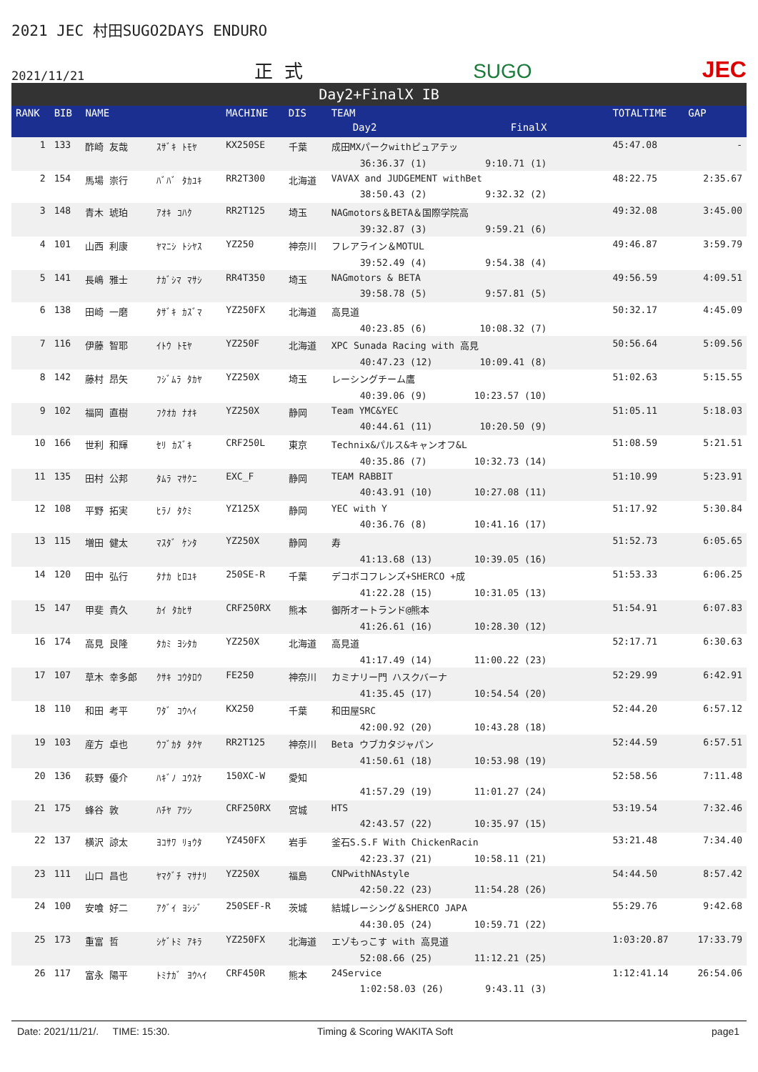2021 JEC 村田SUGO2DAYS ENDURO
2021/11/21 正 式 SUGO JEC
Day2+FinalX IB
| RANK | BIB | NAME | | MACHINE | DIS | TEAM Day2 FinalX | TOTALTIME | GAP |
| --- | --- | --- | --- | --- | --- | --- | --- | --- |
| 1 | 133 | 酢崎 友哉 | ｽｻﾞｷ ﾄﾓﾔ | KX250SE | 千葉 | 成田MXパークwithピュアテッ 36:36.37 (1) 9:10.71 (1) | 45:47.08 | - |
| 2 | 154 | 馬場 崇行 | ﾊﾞﾊﾞ ﾀｶﾕｷ | RR2T300 | 北海道 | VAVAX and JUDGEMENT withBet 38:50.43 (2) 9:32.32 (2) | 48:22.75 | 2:35.67 |
| 3 | 148 | 青木 琥珀 | ｱｵｷ ｺﾊｸ | RR2T125 | 埼玉 | NAGmotors＆BETA＆国際学院高 39:32.87 (3) 9:59.21 (6) | 49:32.08 | 3:45.00 |
| 4 | 101 | 山西 利康 | ﾔﾏﾆｼ ﾄｼﾔｽ | YZ250 | 神奈川 | フレアライン＆MOTUL 39:52.49 (4) 9:54.38 (4) | 49:46.87 | 3:59.79 |
| 5 | 141 | 長嶋 雅士 | ﾅｶﾞｼﾏ ﾏｻｼ | RR4T350 | 埼玉 | NAGmotors & BETA 39:58.78 (5) 9:57.81 (5) | 49:56.59 | 4:09.51 |
| 6 | 138 | 田崎 一磨 | ﾀｻﾞｷ ｶｽﾞﾏ | YZ250FX | 北海道 | 高見道 40:23.85 (6) 10:08.32 (7) | 50:32.17 | 4:45.09 |
| 7 | 116 | 伊藤 智耶 | ｲﾄｳ ﾄﾓﾔ | YZ250F | 北海道 | XPC Sunada Racing with 高見 40:47.23 (12) 10:09.41 (8) | 50:56.64 | 5:09.56 |
| 8 | 142 | 藤村 昂矢 | ﾌｼﾞﾑﾗ ﾀｶﾔ | YZ250X | 埼玉 | レーシングチーム鷹 40:39.06 (9) 10:23.57 (10) | 51:02.63 | 5:15.55 |
| 9 | 102 | 福岡 直樹 | ﾌｸｵｶ ﾅｵｷ | YZ250X | 静岡 | Team YMC&YEC 40:44.61 (11) 10:20.50 (9) | 51:05.11 | 5:18.03 |
| 10 | 166 | 世利 和輝 | ｾﾘ ｶｽﾞｷ | CRF250L | 東京 | Technix&パルス&キャンオフ&L 40:35.86 (7) 10:32.73 (14) | 51:08.59 | 5:21.51 |
| 11 | 135 | 田村 公邦 | ﾀﾑﾗ ﾏｻｸﾆ | EXC_F | 静岡 | TEAM RABBIT 40:43.91 (10) 10:27.08 (11) | 51:10.99 | 5:23.91 |
| 12 | 108 | 平野 拓実 | ﾋﾗﾉ ﾀｸﾐ | YZ125X | 静岡 | YEC with Y 40:36.76 (8) 10:41.16 (17) | 51:17.92 | 5:30.84 |
| 13 | 115 | 増田 健太 | ﾏｽﾀﾞ ｹﾝﾀ | YZ250X | 静岡 | 寿 41:13.68 (13) 10:39.05 (16) | 51:52.73 | 6:05.65 |
| 14 | 120 | 田中 弘行 | ﾀﾅｶ ﾋﾛﾕｷ | 250SE-R | 千葉 | デコボコフレンズ+SHERCO +成 41:22.28 (15) 10:31.05 (13) | 51:53.33 | 6:06.25 |
| 15 | 147 | 甲斐 貴久 | ｶｲ ﾀｶﾋｻ | CRF250RX | 熊本 | 御所オートランド@熊本 41:26.61 (16) 10:28.30 (12) | 51:54.91 | 6:07.83 |
| 16 | 174 | 高見 良隆 | ﾀｶﾐ ﾖｼﾀｶ | YZ250X | 北海道 | 高見道 41:17.49 (14) 11:00.22 (23) | 52:17.71 | 6:30.63 |
| 17 | 107 | 草木 幸多郎 | ｸｻｷ ｺｳﾀﾛｳ | FE250 | 神奈川 | カミナリー門 ハスクバーナ 41:35.45 (17) 10:54.54 (20) | 52:29.99 | 6:42.91 |
| 18 | 110 | 和田 考平 | ﾜﾀﾞ ｺｳﾍｲ | KX250 | 千葉 | 和田屋SRC 42:00.92 (20) 10:43.28 (18) | 52:44.20 | 6:57.12 |
| 19 | 103 | 産方 卓也 | ｳﾌﾞｶﾀ ﾀｸﾔ | RR2T125 | 神奈川 | Beta ウブカタジャパン 41:50.61 (18) 10:53.98 (19) | 52:44.59 | 6:57.51 |
| 20 | 136 | 萩野 優介 | ﾊｷﾞﾉ ﾕｳｽｹ | 150XC-W | 愛知 | 41:57.29 (19) 11:01.27 (24) | 52:58.56 | 7:11.48 |
| 21 | 175 | 蜂谷 敦 | ﾊﾁﾔ ｱﾂｼ | CRF250RX | 宮城 | HTS 42:43.57 (22) 10:35.97 (15) | 53:19.54 | 7:32.46 |
| 22 | 137 | 横沢 諒太 | ﾖｺｻﾜ ﾘｮｳﾀ | YZ450FX | 岩手 | 釜石S.S.F With ChickenRacin 42:23.37 (21) 10:58.11 (21) | 53:21.48 | 7:34.40 |
| 23 | 111 | 山口 昌也 | ﾔﾏｸﾞﾁ ﾏｻﾅﾘ | YZ250X | 福島 | CNPwithNAstyle 42:50.22 (23) 11:54.28 (26) | 54:44.50 | 8:57.42 |
| 24 | 100 | 安喰 好二 | ｱｸﾞｲ ﾖｼｼﾞ | 250SEF-R | 茨城 | 結城レーシング＆SHERCO JAPA 44:30.05 (24) 10:59.71 (22) | 55:29.76 | 9:42.68 |
| 25 | 173 | 重富 哲 | ｼｹﾞﾄﾐ ｱｷﾗ | YZ250FX | 北海道 | エゾもっこす with 高見道 52:08.66 (25) 11:12.21 (25) | 1:03:20.87 | 17:33.79 |
| 26 | 117 | 富永 陽平 | ﾄﾐﾅｶﾞ ﾖｳﾍｲ | CRF450R | 熊本 | 24Service 1:02:58.03 (26) 9:43.11 (3) | 1:12:41.14 | 26:54.06 |
Date: 2021/11/21/. TIME: 15:30. Timing & Scoring WAKITA Soft page1